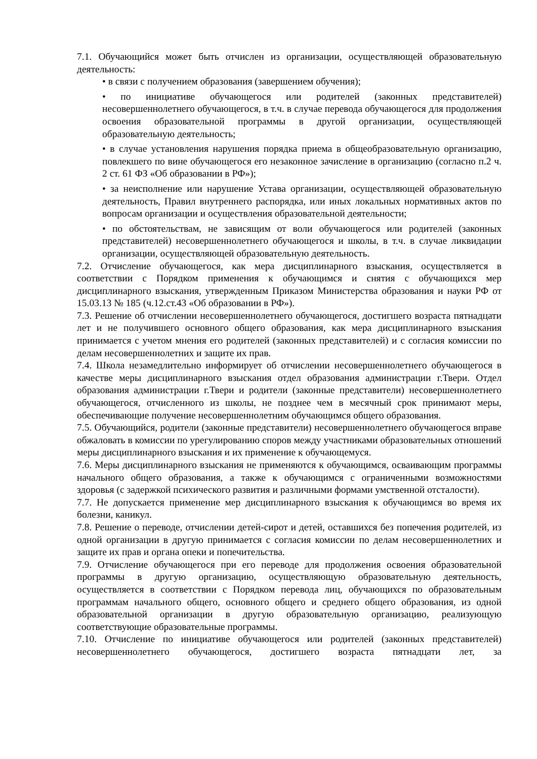7.1. Обучающийся может быть отчислен из организации, осуществляющей образовательную деятельность:
• в связи с получением образования (завершением обучения);
• по инициативе обучающегося или родителей (законных представителей) несовершеннолетнего обучающегося, в т.ч. в случае перевода обучающегося для продолжения освоения образовательной программы в другой организации, осуществляющей образовательную деятельность;
• в случае установления нарушения порядка приема в общеобразовательную организацию, повлекшего по вине обучающегося его незаконное зачисление в организацию (согласно п.2 ч. 2 ст. 61 ФЗ «Об образовании в РФ»);
• за неисполнение или нарушение Устава организации, осуществляющей образовательную деятельность, Правил внутреннего распорядка, или иных локальных нормативных актов по вопросам организации и осуществления образовательной деятельности;
• по обстоятельствам, не зависящим от воли обучающегося или родителей (законных представителей) несовершеннолетнего обучающегося и школы, в т.ч. в случае ликвидации организации, осуществляющей образовательную деятельность.
7.2. Отчисление обучающегося, как мера дисциплинарного взыскания, осуществляется в соответствии с Порядком применения к обучающимся и снятия с обучающихся мер дисциплинарного взыскания, утвержденным Приказом Министерства образования и науки РФ от 15.03.13 № 185 (ч.12.ст.43 «Об образовании в РФ»).
7.3. Решение об отчислении несовершеннолетнего обучающегося, достигшего возраста пятнадцати лет и не получившего основного общего образования, как мера дисциплинарного взыскания принимается с учетом мнения его родителей (законных представителей) и с согласия комиссии по делам несовершеннолетних и защите их прав.
7.4. Школа незамедлительно информирует об отчислении несовершеннолетнего обучающегося в качестве меры дисциплинарного взыскания отдел образования администрации г.Твери. Отдел образования администрации г.Твери и родители (законные представители) несовершеннолетнего обучающегося, отчисленного из школы, не позднее чем в месячный срок принимают меры, обеспечивающие получение несовершеннолетним обучающимся общего образования.
7.5. Обучающийся, родители (законные представители) несовершеннолетнего обучающегося вправе обжаловать в комиссии по урегулированию споров между участниками образовательных отношений меры дисциплинарного взыскания и их применение к обучающемуся.
7.6. Меры дисциплинарного взыскания не применяются к обучающимся, осваивающим программы начального общего образования, а также к обучающимся с ограниченными возможностями здоровья (с задержкой психического развития и различными формами умственной отсталости).
7.7. Не допускается применение мер дисциплинарного взыскания к обучающимся во время их болезни, каникул.
7.8. Решение о переводе, отчислении детей-сирот и детей, оставшихся без попечения родителей, из одной организации в другую принимается с согласия комиссии по делам несовершеннолетних и защите их прав и органа опеки и попечительства.
7.9. Отчисление обучающегося при его переводе для продолжения освоения образовательной программы в другую организацию, осуществляющую образовательную деятельность, осуществляется в соответствии с Порядком перевода лиц, обучающихся по образовательным программам начального общего, основного общего и среднего общего образования, из одной образовательной организации в другую образовательную организацию, реализующую соответствующие образовательные программы.
7.10. Отчисление по инициативе обучающегося или родителей (законных представителей) несовершеннолетнего обучающегося, достигшего возраста пятнадцати лет, за